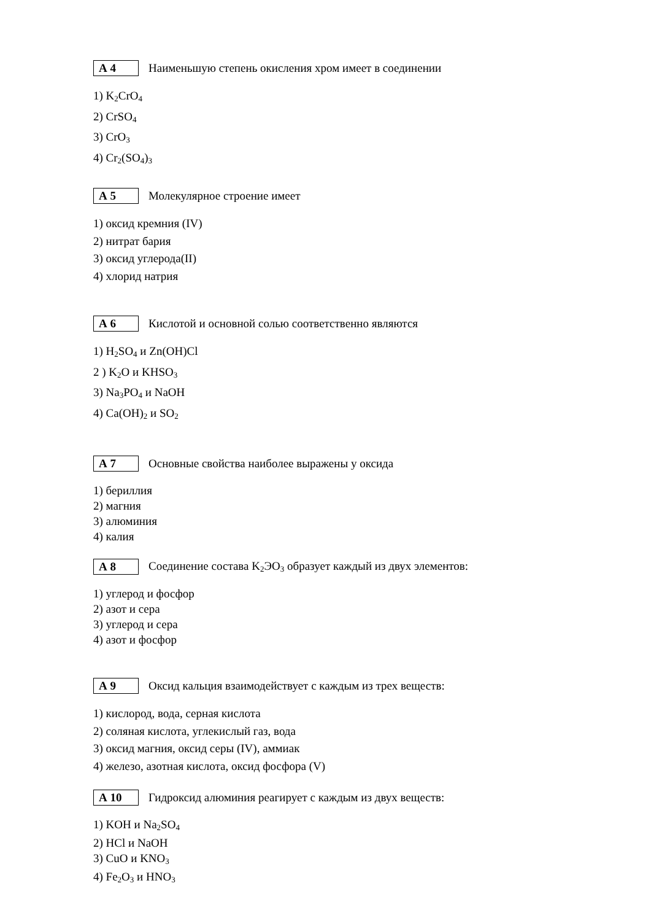А 4
Наименьшую степень окисления хром имеет в соединении
1) K<sub>2</sub>CrO<sub>4</sub>
2) CrSO<sub>4</sub>
3) CrO<sub>3</sub>
4) Cr<sub>2</sub>(SO<sub>4</sub>)<sub>3</sub>
А 5
Молекулярное строение имеет
1) оксид кремния (IV)
2) нитрат бария
3) оксид углерода(II)
4) хлорид натрия
А 6
Кислотой и основной солью соответственно являются
1) H<sub>2</sub>SO<sub>4</sub> и Zn(OH)Cl
2 ) K<sub>2</sub>O и KHSO<sub>3</sub>
3) Na<sub>3</sub>PO<sub>4</sub> и NaOH
4) Ca(OH)<sub>2</sub> и SO<sub>2</sub>
А 7
Основные свойства наиболее выражены у оксида
1) бериллия
2) магния
3) алюминия
4) калия
А 8
Соединение состава K<sub>2</sub>ЭO<sub>3</sub> образует каждый из двух элементов:
1) углерод и фосфор
2) азот и сера
3) углерод и сера
4) азот и фосфор
А 9
Оксид кальция взаимодействует с каждым из трех веществ:
1) кислород, вода, серная кислота
2) соляная кислота, углекислый газ, вода
3) оксид магния, оксид серы (IV), аммиак
4) железо, азотная кислота, оксид фосфора (V)
А 10
Гидроксид алюминия реагирует с каждым из двух веществ:
1) KOH и Na<sub>2</sub>SO<sub>4</sub>
2) HCl и NaOH
3) CuO и KNO<sub>3</sub>
4) Fe<sub>2</sub>O<sub>3</sub> и HNO<sub>3</sub>